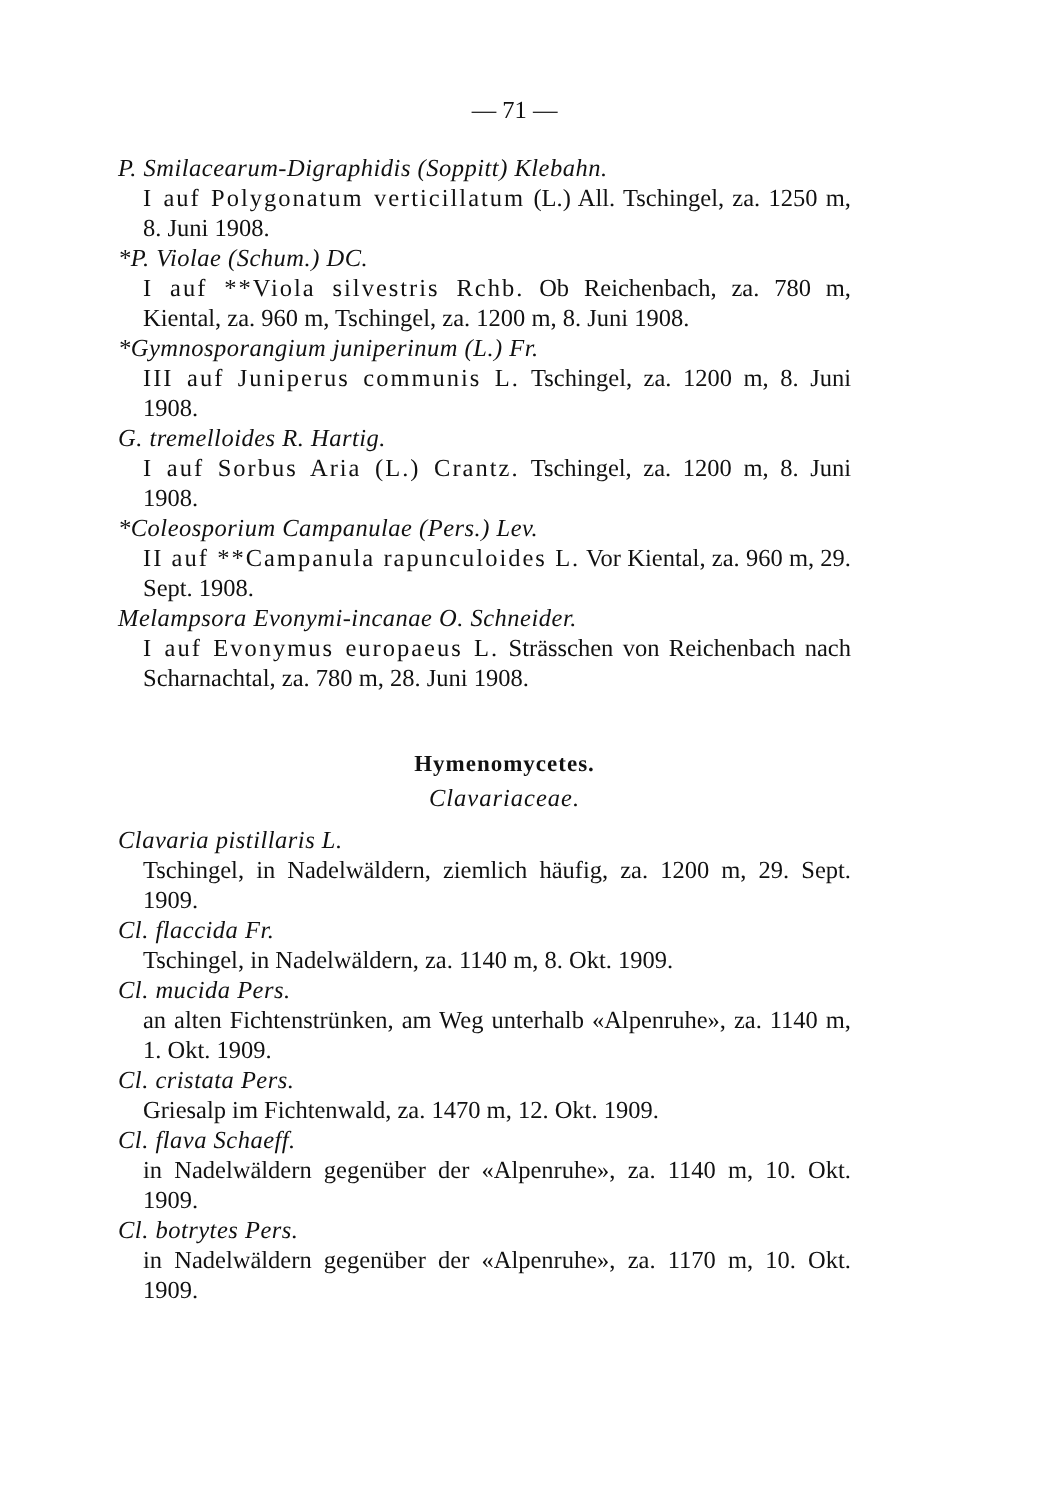— 71 —
P. Smilacearum-Digraphidis (Soppitt) Klebahn.
I auf Polygonatum verticillatum (L.) All. Tschingel, za. 1250 m, 8. Juni 1908.
*P. Violae (Schum.) DC.
I auf **Viola silvestris Rchb. Ob Reichenbach, za. 780 m, Kiental, za. 960 m, Tschingel, za. 1200 m, 8. Juni 1908.
*Gymnosporangium juniperinum (L.) Fr.
III auf Juniperus communis L. Tschingel, za. 1200 m, 8. Juni 1908.
G. tremelloides R. Hartig.
I auf Sorbus Aria (L.) Crantz. Tschingel, za. 1200 m, 8. Juni 1908.
*Coleosporium Campanulae (Pers.) Lev.
II auf **Campanula rapunculoides L. Vor Kiental, za. 960 m, 29. Sept. 1908.
Melampsora Evonymi-incanae O. Schneider.
I auf Evonymus europaeus L. Strässchen von Reichenbach nach Scharnachtal, za. 780 m, 28. Juni 1908.
Hymenomycetes.
Clavariaceae.
Clavaria pistillaris L.
Tschingel, in Nadelwäldern, ziemlich häufig, za. 1200 m, 29. Sept. 1909.
Cl. flaccida Fr.
Tschingel, in Nadelwäldern, za. 1140 m, 8. Okt. 1909.
Cl. mucida Pers.
an alten Fichtenstrünken, am Weg unterhalb «Alpenruhe», za. 1140 m, 1. Okt. 1909.
Cl. cristata Pers.
Griesalp im Fichtenwald, za. 1470 m, 12. Okt. 1909.
Cl. flava Schaeff.
in Nadelwäldern gegenüber der «Alpenruhe», za. 1140 m, 10. Okt. 1909.
Cl. botrytes Pers.
in Nadelwäldern gegenüber der «Alpenruhe», za. 1170 m, 10. Okt. 1909.